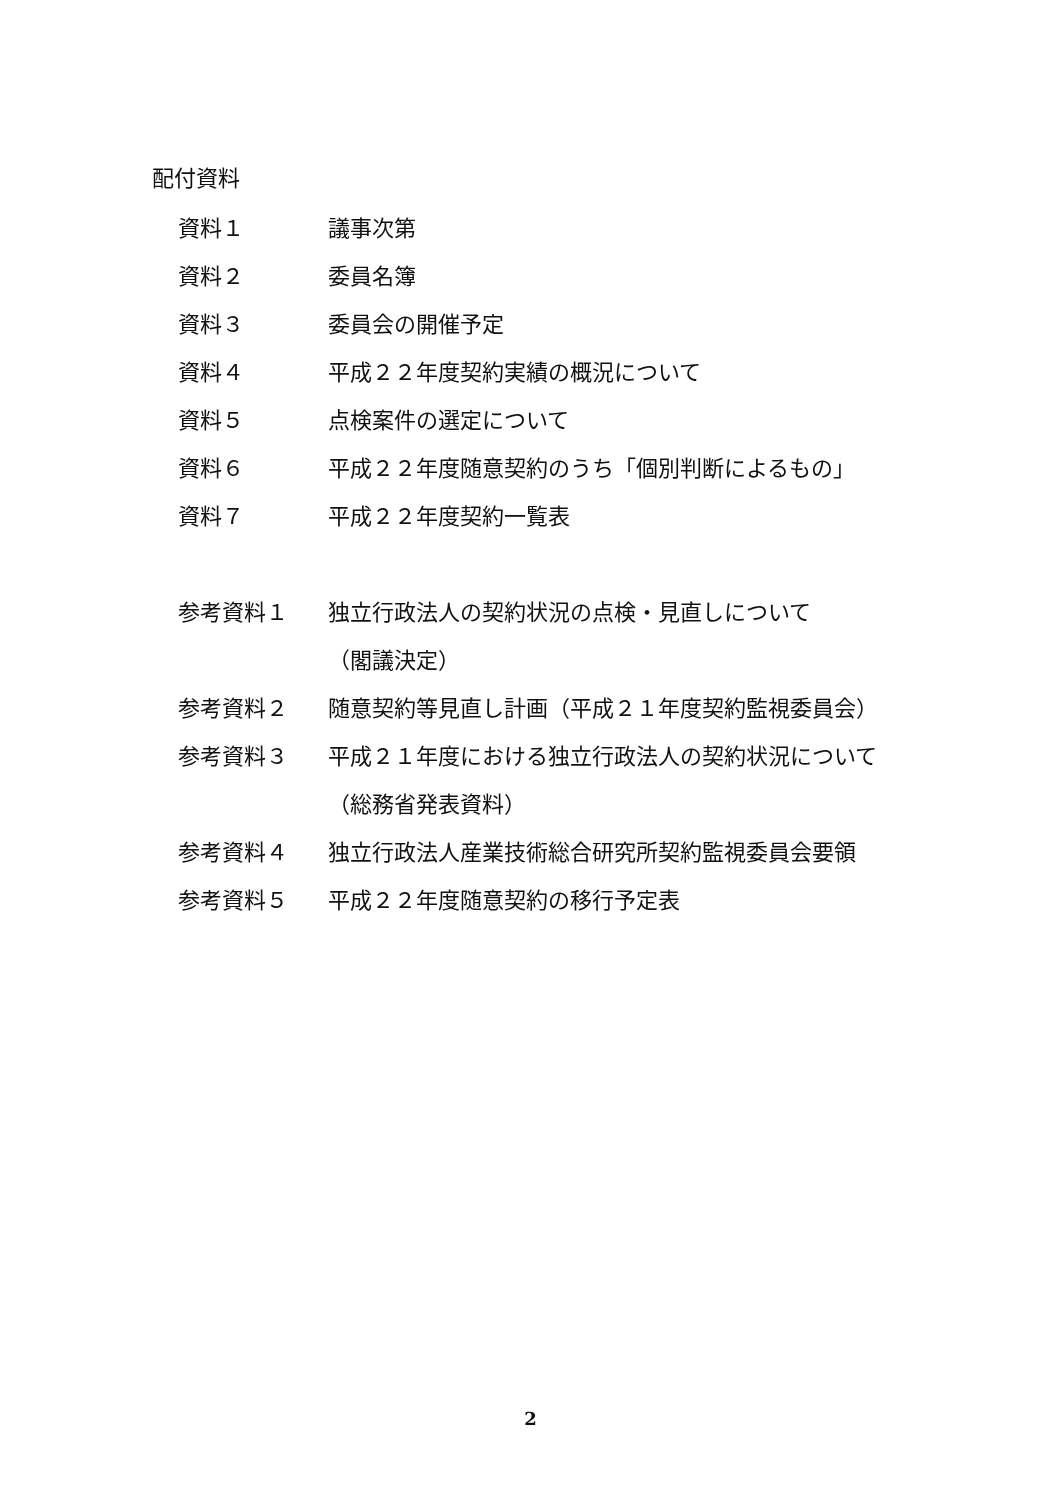配付資料
資料１ 議事次第
資料２ 委員名簿
資料３ 委員会の開催予定
資料４ 平成２２年度契約実績の概況について
資料５ 点検案件の選定について
資料６ 平成２２年度随意契約のうち「個別判断によるもの」
資料７ 平成２２年度契約一覧表
参考資料１ 独立行政法人の契約状況の点検・見直しについて
（閣議決定）
参考資料２ 随意契約等見直し計画（平成２１年度契約監視委員会）
参考資料３ 平成２１年度における独立行政法人の契約状況について（総務省発表資料）
参考資料４ 独立行政法人産業技術総合研究所契約監視委員会要領
参考資料５ 平成２２年度随意契約の移行予定表
2